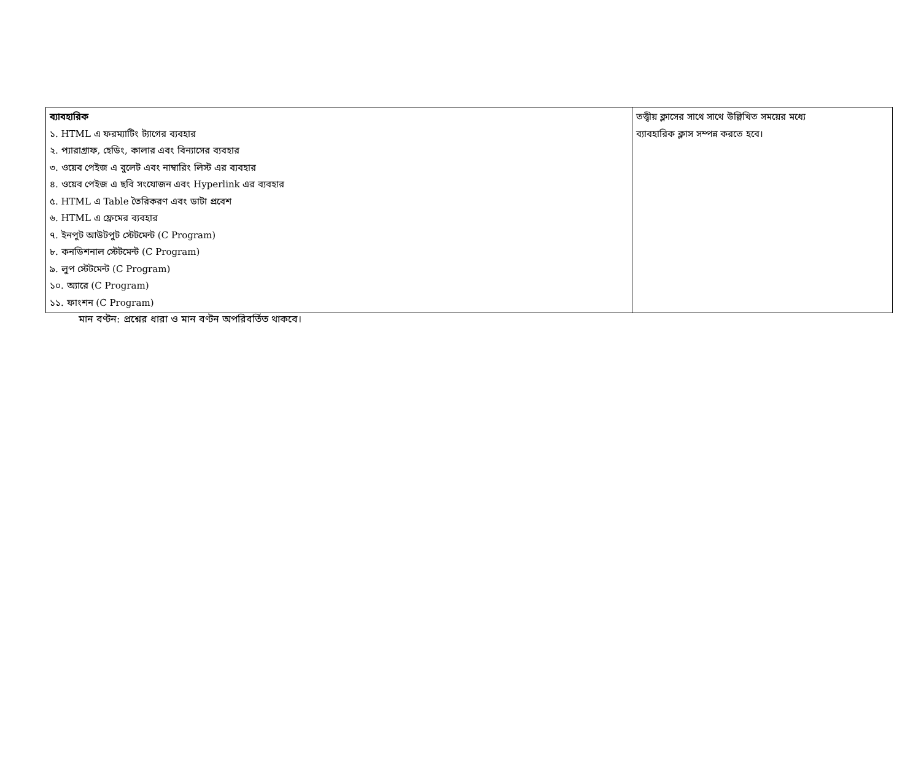| ব্যাবহারিক ১. HTML এ ফরম্যাটিং ট্যাগের ব্যবহার ২. প্যারাগ্রাফ, হেডিং, কালার এবং বিন্যাসের ব্যবহার ৩. ওয়েব পেইজ এ বুলেট এবং নাম্বারিং লিস্ট এর ব্যবহার ৪. ওয়েব পেইজ এ ছবি সংযোজন এবং Hyperlink এর ব্যবহার ৫. HTML এ Table তৈরিকরণ এবং ডাটা প্রবেশ ৬. HTML এ ফ্রেমের ব্যবহার ৭. ইনপুট আউটপুট স্টেটমেন্ট (C Program) ৮. কনডিশনাল স্টেটমেন্ট (C Program) ৯. লুপ স্টেটমেন্ট (C Program) ১০. অ্যারে (C Program) ১১. ফাংশন (C Program) | তত্ত্বীয় ক্লাসের সাথে সাথে উল্লিখিত সময়ের মধ্যে ব্যাবহারিক ক্লাস সম্পন্ন করতে হবে। |
মান বণ্টন: প্রশ্নের ধারা ও মান বণ্টন অপরিবর্তিত থাকবে।